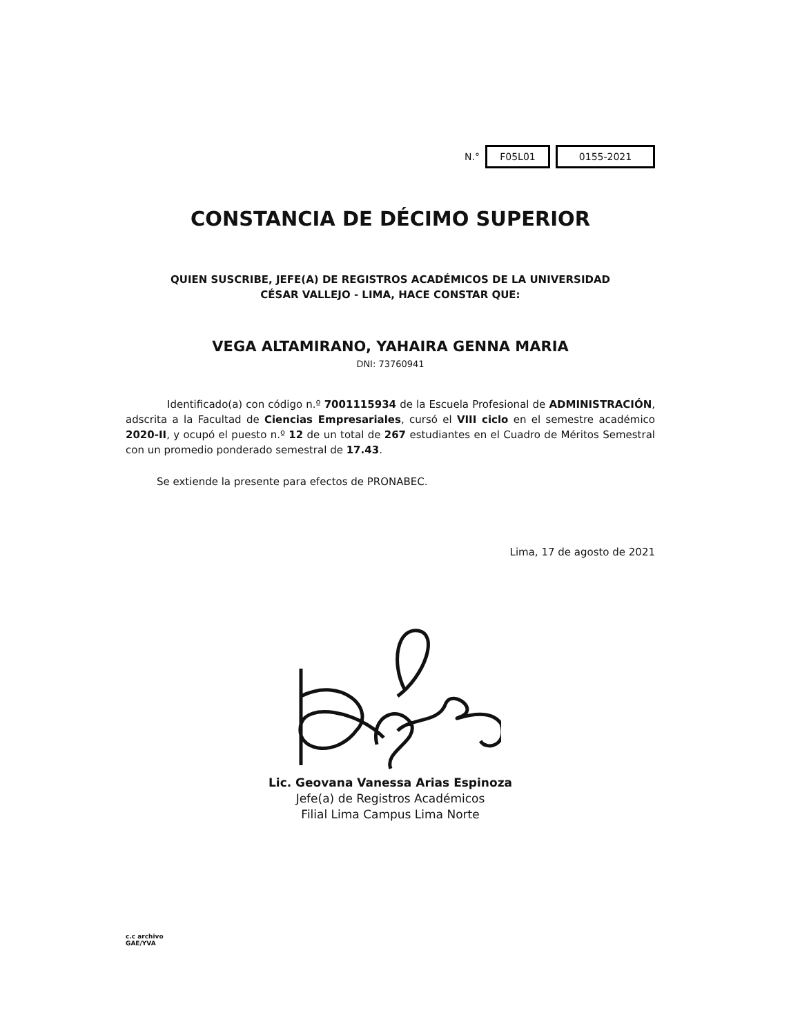N.° F05L01 0155-2021
CONSTANCIA DE DÉCIMO SUPERIOR
QUIEN SUSCRIBE, JEFE(A) DE REGISTROS ACADÉMICOS DE LA UNIVERSIDAD
CÉSAR VALLEJO - LIMA, HACE CONSTAR QUE:
VEGA ALTAMIRANO, YAHAIRA GENNA MARIA
DNI: 73760941
Identificado(a) con código n.º 7001115934 de la Escuela Profesional de ADMINISTRACIÓN, adscrita a la Facultad de Ciencias Empresariales, cursó el VIII ciclo en el semestre académico 2020-II, y ocupó el puesto n.º 12 de un total de 267 estudiantes en el Cuadro de Méritos Semestral con un promedio ponderado semestral de 17.43.
Se extiende la presente para efectos de PRONABEC.
Lima, 17 de agosto de 2021
Lic. Geovana Vanessa Arias Espinoza
Jefe(a) de Registros Académicos
Filial Lima Campus Lima Norte
c.c archivo
GAE/YVA